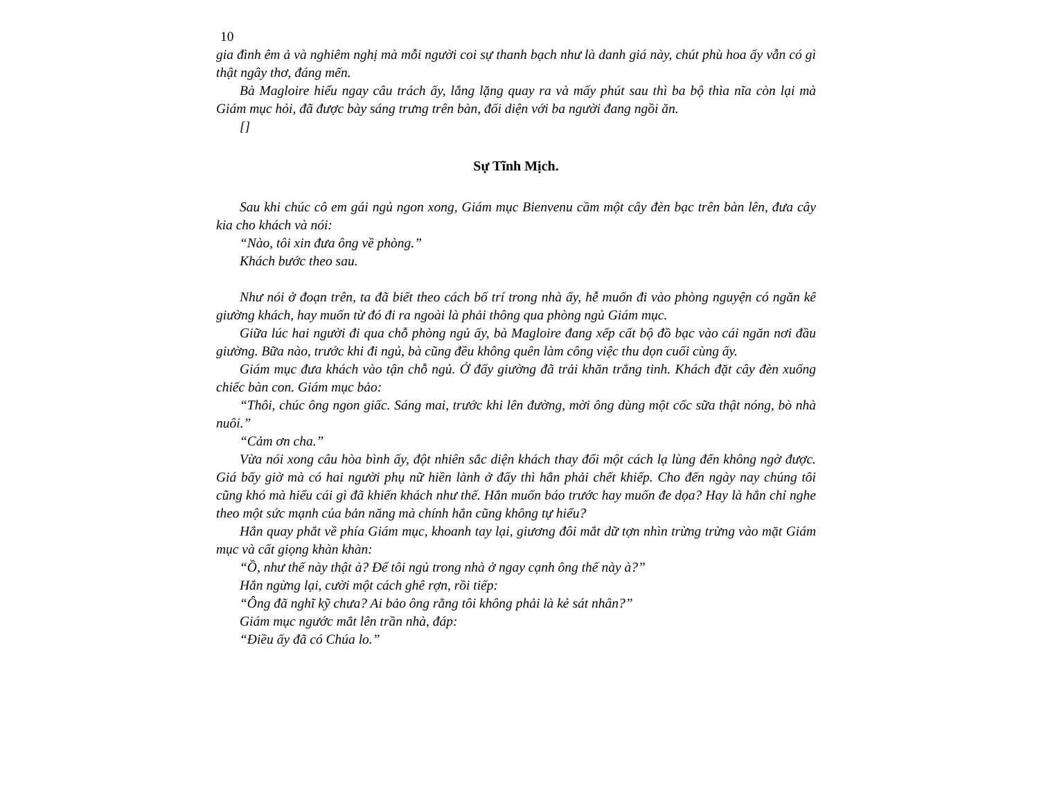10
gia đình êm ả và nghiêm nghị mà mỗi người coi sự thanh bạch như là danh giá này, chút phù hoa ấy vẫn có gì thật ngây thơ, đáng mến.
Bà Magloire hiểu ngay câu trách ấy, lẳng lặng quay ra và mấy phút sau thì ba bộ thìa nĩa còn lại mà Giám mục hỏi, đã được bày sáng trưng trên bàn, đối diện với ba người đang ngồi ăn.
[]
Sự Tĩnh Mịch.
Sau khi chúc cô em gái ngủ ngon xong, Giám mục Bienvenu cầm một cây đèn bạc trên bàn lên, đưa cây kia cho khách và nói:
“Nào, tôi xin đưa ông về phòng.”
Khách bước theo sau.
Như nói ở đoạn trên, ta đã biết theo cách bố trí trong nhà ấy, hễ muốn đi vào phòng nguyện có ngăn kê giường khách, hay muốn từ đó đi ra ngoài là phải thông qua phòng ngủ Giám mục.
Giữa lúc hai người đi qua chỗ phòng ngủ ấy, bà Magloire đang xếp cất bộ đồ bạc vào cái ngăn nơi đầu giường. Bữa nào, trước khi đi ngủ, bà cũng đều không quên làm công việc thu dọn cuối cùng ấy.
Giám mục đưa khách vào tận chỗ ngủ. Ở đấy giường đã trải khăn trắng tinh. Khách đặt cây đèn xuống chiếc bàn con. Giám mục bảo:
“Thôi, chúc ông ngon giấc. Sáng mai, trước khi lên đường, mời ông dùng một cốc sữa thật nóng, bò nhà nuôi.”
“Cảm ơn cha.”
Vừa nói xong câu hòa bình ấy, đột nhiên sắc diện khách thay đổi một cách lạ lùng đến không ngờ được. Giá bấy giờ mà có hai người phụ nữ hiền lành ở đấy thì hẳn phải chết khiếp. Cho đến ngày nay chúng tôi cũng khó mà hiểu cái gì đã khiến khách như thế. Hắn muốn báo trước hay muốn đe dọa? Hay là hắn chỉ nghe theo một sức mạnh của bản năng mà chính hắn cũng không tự hiểu?
Hắn quay phắt về phía Giám mục, khoanh tay lại, giương đôi mắt dữ tợn nhìn trừng trừng vào mặt Giám mục và cất giọng khàn khàn:
“Ồ, như thế này thật à? Để tôi ngủ trong nhà ở ngay cạnh ông thế này à?”
Hắn ngừng lại, cười một cách ghê rợn, rồi tiếp:
“Ông đã nghĩ kỹ chưa? Ai bảo ông rằng tôi không phải là kẻ sát nhân?”
Giám mục ngước mắt lên trần nhà, đáp:
“Điều ấy đã có Chúa lo.”